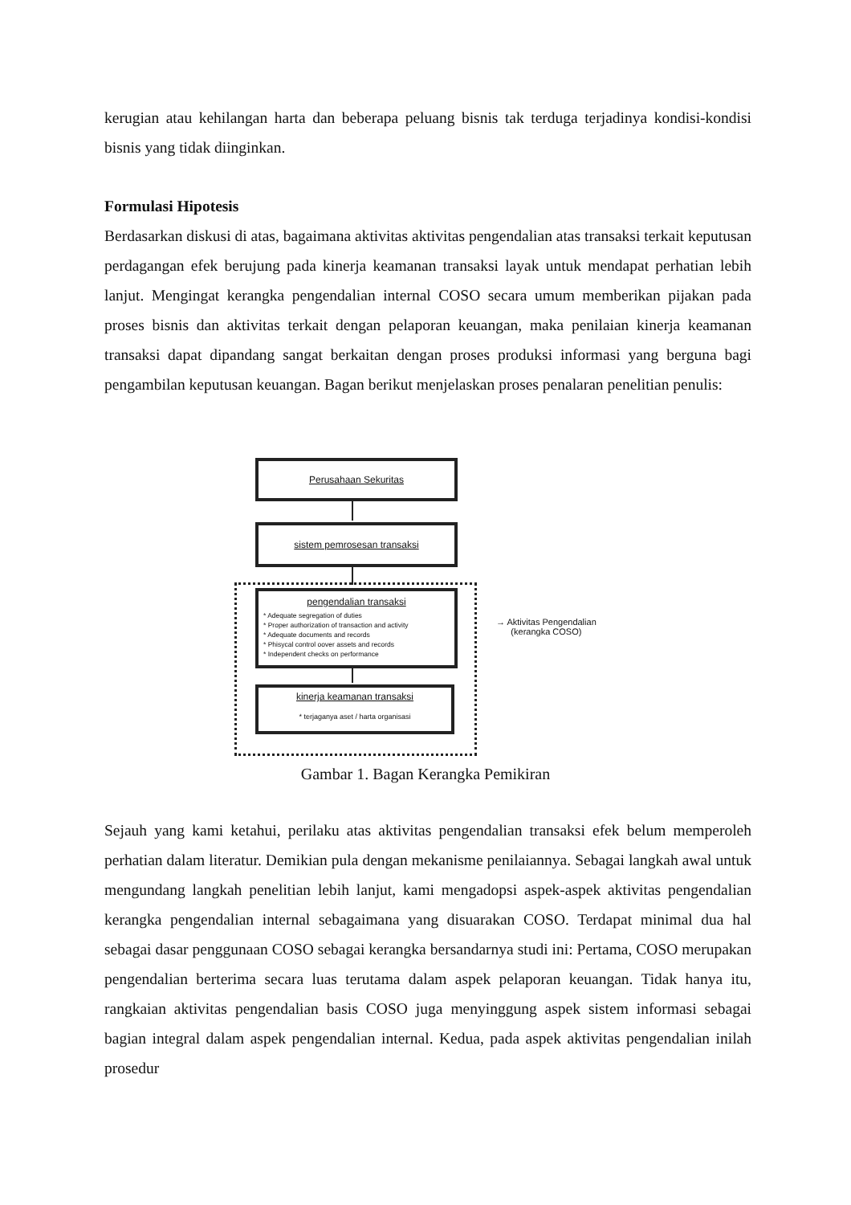kerugian atau kehilangan harta dan beberapa peluang bisnis tak terduga terjadinya kondisi-kondisi bisnis yang tidak diinginkan.
Formulasi Hipotesis
Berdasarkan diskusi di atas, bagaimana aktivitas aktivitas pengendalian atas transaksi terkait keputusan perdagangan efek berujung pada kinerja keamanan transaksi layak untuk mendapat perhatian lebih lanjut. Mengingat kerangka pengendalian internal COSO secara umum memberikan pijakan pada proses bisnis dan aktivitas terkait dengan pelaporan keuangan, maka penilaian kinerja keamanan transaksi dapat dipandang sangat berkaitan dengan proses produksi informasi yang berguna bagi pengambilan keputusan keuangan. Bagan berikut menjelaskan proses penalaran penelitian penulis:
Perusahaan Sekuritas
sistem pemrosesan transaksi
pengendalian transaksi
* Adequate segregation of duties
* Proper authorization of transaction and activity
* Adequate documents and records
* Phisycal control oover assets and records
* Independent checks on performance
kinerja keamanan transaksi
* terjaganya aset / harta organisasi
→ Aktivitas Pengendalian
(kerangka COSO)
Gambar 1. Bagan Kerangka Pemikiran
Sejauh yang kami ketahui, perilaku atas aktivitas pengendalian transaksi efek belum memperoleh perhatian dalam literatur. Demikian pula dengan mekanisme penilaiannya. Sebagai langkah awal untuk mengundang langkah penelitian lebih lanjut, kami mengadopsi aspek-aspek aktivitas pengendalian kerangka pengendalian internal sebagaimana yang disuarakan COSO. Terdapat minimal dua hal sebagai dasar penggunaan COSO sebagai kerangka bersandarnya studi ini: Pertama, COSO merupakan pengendalian berterima secara luas terutama dalam aspek pelaporan keuangan. Tidak hanya itu, rangkaian aktivitas pengendalian basis COSO juga menyinggung aspek sistem informasi sebagai bagian integral dalam aspek pengendalian internal. Kedua, pada aspek aktivitas pengendalian inilah prosedur